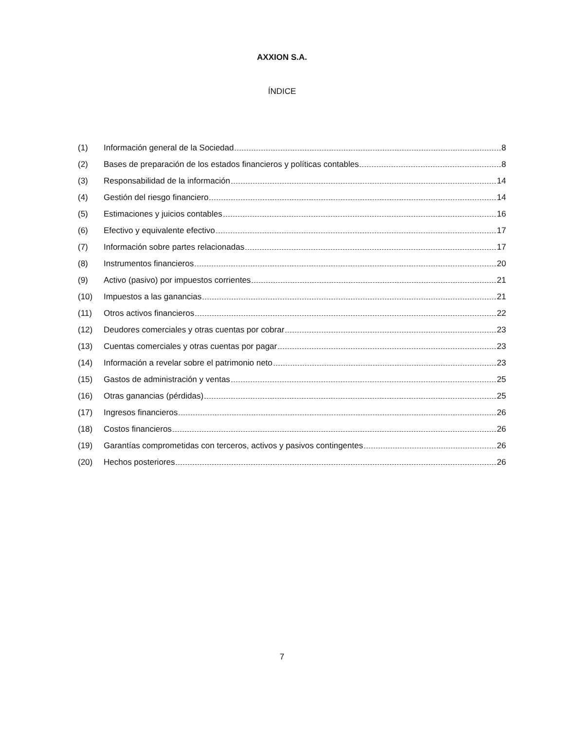AXXION S.A.
ÍNDICE
(1) Información general de la Sociedad 8
(2) Bases de preparación de los estados financieros y políticas contables 8
(3) Responsabilidad de la información 14
(4) Gestión del riesgo financiero 14
(5) Estimaciones y juicios contables 16
(6) Efectivo y equivalente efectivo 17
(7) Información sobre partes relacionadas 17
(8) Instrumentos financieros 20
(9) Activo (pasivo) por impuestos corrientes 21
(10) Impuestos a las ganancias 21
(11) Otros activos financieros 22
(12) Deudores comerciales y otras cuentas por cobrar 23
(13) Cuentas comerciales y otras cuentas por pagar 23
(14) Información a revelar sobre el patrimonio neto 23
(15) Gastos de administración y ventas 25
(16) Otras ganancias (pérdidas) 25
(17) Ingresos financieros 26
(18) Costos financieros 26
(19) Garantías comprometidas con terceros, activos y pasivos contingentes 26
(20) Hechos posteriores 26
7